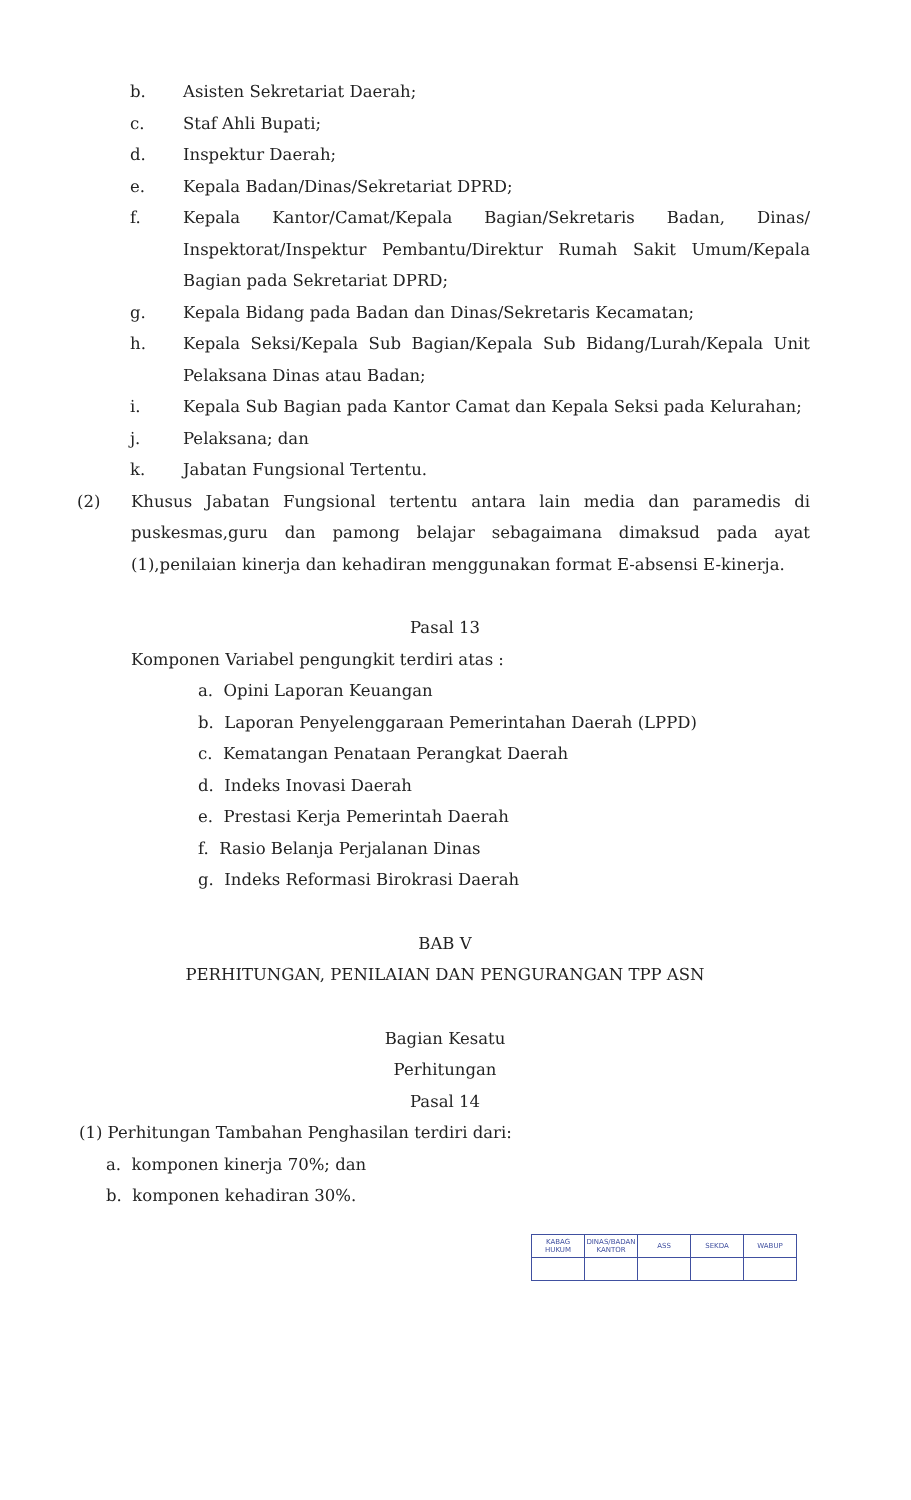b. Asisten Sekretariat Daerah;
c. Staf Ahli Bupati;
d. Inspektur Daerah;
e. Kepala Badan/Dinas/Sekretariat DPRD;
f. Kepala Kantor/Camat/Kepala Bagian/Sekretaris Badan, Dinas/ Inspektorat/Inspektur Pembantu/Direktur Rumah Sakit Umum/Kepala Bagian pada Sekretariat DPRD;
g. Kepala Bidang pada Badan dan Dinas/Sekretaris Kecamatan;
h. Kepala Seksi/Kepala Sub Bagian/Kepala Sub Bidang/Lurah/Kepala Unit Pelaksana Dinas atau Badan;
i. Kepala Sub Bagian pada Kantor Camat dan Kepala Seksi pada Kelurahan;
j. Pelaksana; dan
k. Jabatan Fungsional Tertentu.
(2) Khusus Jabatan Fungsional tertentu antara lain media dan paramedis di puskesmas,guru dan pamong belajar sebagaimana dimaksud pada ayat (1),penilaian kinerja dan kehadiran menggunakan format E-absensi E-kinerja.
Pasal 13
Komponen Variabel pengungkit terdiri atas :
a. Opini Laporan Keuangan
b. Laporan Penyelenggaraan Pemerintahan Daerah (LPPD)
c. Kematangan Penataan Perangkat Daerah
d. Indeks Inovasi Daerah
e. Prestasi Kerja Pemerintah Daerah
f. Rasio Belanja Perjalanan Dinas
g. Indeks Reformasi Birokrasi Daerah
BAB V
PERHITUNGAN, PENILAIAN DAN PENGURANGAN TPP ASN
Bagian Kesatu
Perhitungan
Pasal 14
(1) Perhitungan Tambahan Penghasilan terdiri dari:
a. komponen kinerja 70%; dan
b. komponen kehadiran 30%.
| KABAG HUKUM | DINAS/BADAN KANTOR | ASS | SEKDA | WABUP |